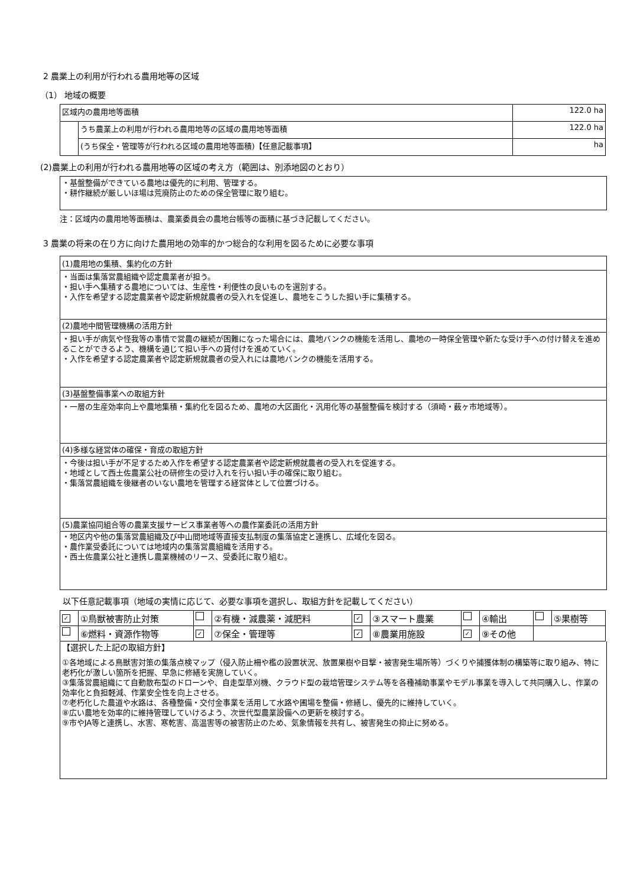2 農業上の利用が行われる農用地等の区域
（1） 地域の概要
| 区域内の農用地等面積 | | 122.0 ha |
| | うち農業上の利用が行われる農用地等の区域の農用地等面積 | 122.0 ha |
| | (うち保全・管理等が行われる区域の農用地等面積)【任意記載事項】 | ha |
(2)農業上の利用が行われる農用地等の区域の考え方（範囲は、別添地図のとおり）
・基盤整備ができている農地は優先的に利用、管理する。
・耕作継続が厳しいほ場は荒廃防止のための保全管理に取り組む。
注：区域内の農用地等面積は、農業委員会の農地台帳等の面積に基づき記載してください。
3 農業の将来の在り方に向けた農用地の効率的かつ総合的な利用を図るために必要な事項
(1)農用地の集積、集約化の方針
・当面は集落営農組織や認定農業者が担う。
・担い手へ集積する農地については、生産性・利便性の良いものを選別する。
・入作を希望する認定農業者や認定新規就農者の受入れを促進し、農地をこうした担い手に集積する。
(2)農地中間管理機構の活用方針
・担い手が病気や怪我等の事情で営農の継続が困難になった場合には、農地バンクの機能を活用し、農地の一時保全管理や新たな受け手への付け替えを進めることができるよう、機構を通じて担い手への貸付けを進めていく。
・入作を希望する認定農業者や認定新規就農者の受入れには農地バンクの機能を活用する。
(3)基盤整備事業への取組方針
・一層の生産効率向上や農地集積・集約化を図るため、農地の大区画化・汎用化等の基盤整備を検討する（須崎・薮ヶ市地域等）。
(4)多様な経営体の確保・育成の取組方針
・今後は担い手が不足するため入作を希望する認定農業者や認定新規就農者の受入れを促進する。
・地域として西土佐農業公社の研修生の受け入れを行い担い手の確保に取り組む。
・集落営農組織を後継者のいない農地を管理する経営体として位置づける。
(5)農業協同組合等の農業支援サービス事業者等への農作業委託の活用方針
・地区内や他の集落営農組織及び中山間地域等直接支払制度の集落協定と連携し、広域化を図る。
・農作業受委託については地域内の集落営農組織を活用する。
・西土佐農業公社と連携し農業機械のリース、受委託に取り組む。
以下任意記載事項（地域の実情に応じて、必要な事項を選択し、取組方針を記載してください）
| ✓ | ①鳥獣被害防止対策 | | ②有機・減農薬・減肥料 | ✓ | ③スマート農業 | | ④輸出 | | ⑤果樹等 |
| | ⑥燃料・資源作物等 | ✓ | ⑦保全・管理等 | ✓ | ⑧農業用施設 | ✓ | ⑨その他 | | |
【選択した上記の取組方針】
①各地域による鳥獣害対策の集落点検マップ（侵入防止柵や檻の設置状況、放置果樹や目撃・被害発生場所等）づくりや捕獲体制の構築等に取り組み、特に老朽化が激しい箇所を把握、早急に修繕を実施していく。
③集落営農組織にて自動散布型のドローンや、自走型草刈機、クラウド型の栽培管理システム等を各種補助事業やモデル事業を導入して共同購入し、作業の効率化と負担軽減、作業安全性を向上させる。
⑦老朽化した農道や水路は、各種整備・交付金事業を活用して水路や圃場を整備・修繕し、優先的に維持していく。
⑧広い農地を効率的に維持管理していけるよう、次世代型農業設備への更新を検討する。
⑨市やJA等と連携し、水害、寒乾害、高温害等の被害防止のため、気象情報を共有し、被害発生の抑止に努める。